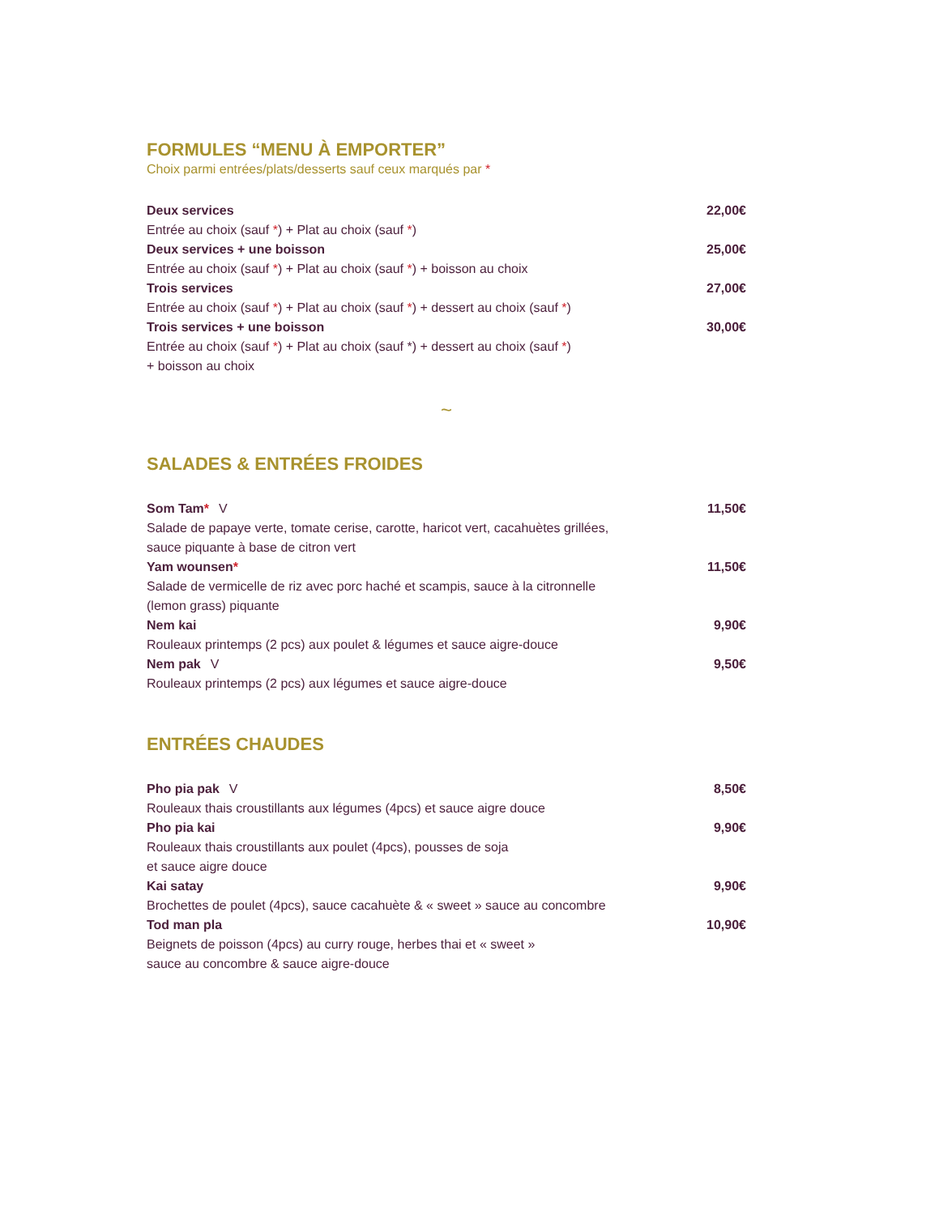FORMULES “MENU À EMPORTER”
Choix parmi entrées/plats/desserts sauf ceux marqués par *
Deux services 22,00€
Entrée au choix (sauf *) + Plat au choix (sauf *)
Deux services + une boisson 25,00€
Entrée au choix (sauf *) + Plat au choix (sauf *) + boisson au choix
Trois services 27,00€
Entrée au choix (sauf *) + Plat au choix (sauf *) + dessert au choix (sauf *)
Trois services + une boisson 30,00€
Entrée au choix (sauf *) + Plat au choix (sauf *) + dessert au choix (sauf *)
+ boisson au choix
~
SALADES & ENTRÉES FROIDES
Som Tam* V 11,50€
Salade de papaye verte, tomate cerise, carotte, haricot vert, cacahuètes grillées,
sauce piquante à base de citron vert
Yam wounsen* 11,50€
Salade de vermicelle de riz avec porc haché et scampis, sauce à la citronnelle
(lemon grass) piquante
Nem kai 9,90€
Rouleaux printemps (2 pcs) aux poulet & légumes et sauce aigre-douce
Nem pak V 9,50€
Rouleaux printemps (2 pcs) aux légumes et sauce aigre-douce
ENTRÉES CHAUDES
Pho pia pak V 8,50€
Rouleaux thais croustillants aux légumes (4pcs) et sauce aigre douce
Pho pia kai 9,90€
Rouleaux thais croustillants aux poulet (4pcs), pousses de soja
et sauce aigre douce
Kai satay 9,90€
Brochettes de poulet (4pcs), sauce cacahuète & « sweet » sauce au concombre
Tod man pla 10,90€
Beignets de poisson (4pcs) au curry rouge, herbes thai et « sweet »
sauce au concombre & sauce aigre-douce